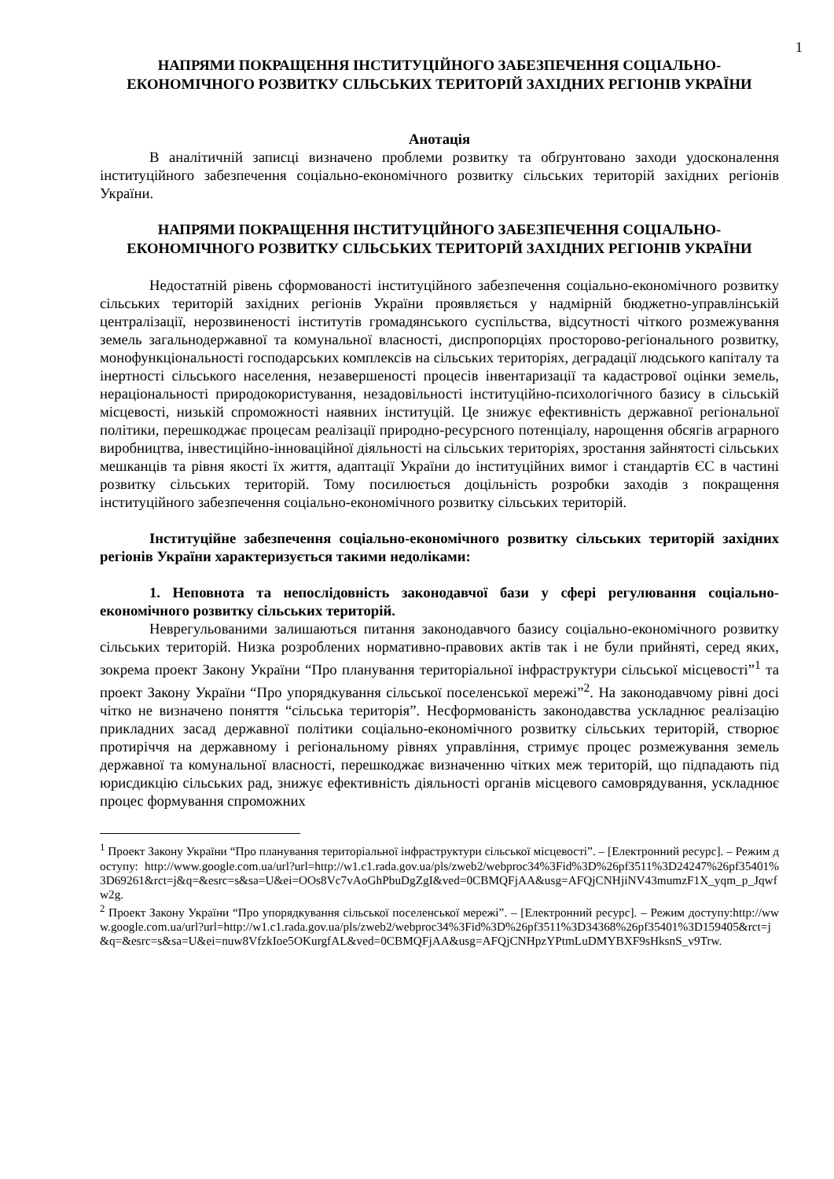1
НАПРЯМИ ПОКРАЩЕННЯ ІНСТИТУЦІЙНОГО ЗАБЕЗПЕЧЕННЯ СОЦІАЛЬНО-ЕКОНОМІЧНОГО РОЗВИТКУ СІЛЬСЬКИХ ТЕРИТОРІЙ ЗАХІДНИХ РЕГІОНІВ УКРАЇНИ
Анотація
В аналітичній записці визначено проблеми розвитку та обґрунтовано заходи удосконалення інституційного забезпечення соціально-економічного розвитку сільських територій західних регіонів України.
НАПРЯМИ ПОКРАЩЕННЯ ІНСТИТУЦІЙНОГО ЗАБЕЗПЕЧЕННЯ СОЦІАЛЬНО-ЕКОНОМІЧНОГО РОЗВИТКУ СІЛЬСЬКИХ ТЕРИТОРІЙ ЗАХІДНИХ РЕГІОНІВ УКРАЇНИ
Недостатній рівень сформованості інституційного забезпечення соціально-економічного розвитку сільських територій західних регіонів України проявляється у надмірній бюджетно-управлінській централізації, нерозвиненості інститутів громадянського суспільства, відсутності чіткого розмежування земель загальнодержавної та комунальної власності, диспропорціях просторово-регіонального розвитку, монофункціональності господарських комплексів на сільських територіях, деградації людського капіталу та інертності сільського населення, незавершеності процесів інвентаризації та кадастрової оцінки земель, нераціональності природокористування, незадовільності інституційно-психологічного базису в сільській місцевості, низькій спроможності наявних інституцій. Це знижує ефективність державної регіональної політики, перешкоджає процесам реалізації природно-ресурсного потенціалу, нарощення обсягів аграрного виробництва, інвестиційно-інноваційної діяльності на сільських територіях, зростання зайнятості сільських мешканців та рівня якості їх життя, адаптації України до інституційних вимог і стандартів ЄС в частині розвитку сільських територій. Тому посилюється доцільність розробки заходів з покращення інституційного забезпечення соціально-економічного розвитку сільських територій.
Інституційне забезпечення соціально-економічного розвитку сільських територій західних регіонів України характеризується такими недоліками:
1. Неповнота та непослідовність законодавчої бази у сфері регулювання соціально-економічного розвитку сільських територій.
Неврегульованими залишаються питання законодавчого базису соціально-економічного розвитку сільських територій. Низка розроблених нормативно-правових актів так і не були прийняті, серед яких, зокрема проект Закону України “Про планування територіальної інфраструктури сільської місцевості”<sup>1</sup> та проект Закону України “Про упорядкування сільської поселенської мережі”<sup>2</sup>. На законодавчому рівні досі чітко не визначено поняття “сільська територія”. Несформованість законодавства ускладнює реалізацію прикладних засад державної політики соціально-економічного розвитку сільських територій, створює протиріччя на державному і регіональному рівнях управління, стримує процес розмежування земель державної та комунальної власності, перешкоджає визначенню чітких меж територій, що підпадають під юрисдикцію сільських рад, знижує ефективність діяльності органів місцевого самоврядування, ускладнює процес формування спроможних
<sup>1</sup> Проект Закону України “Про планування територіальної інфраструктури сільської місцевості”. – [Електронний ресурс]. – Режим доступу: http://www.google.com.ua/url?url=http://w1.c1.rada.gov.ua/pls/zweb2/webproc34%3Fid%3D%26pf3511%3D24247%26pf35401%3D69261&rct=j&q=&esrc=s&sa=U&ei=OOs8Vc7vAoGhPbuDgZgI&ved=0CBMQFjAA&usg=AFQjCNHjiNV43mumzF1X_yqm_p_Jqwfw2g.
<sup>2</sup> Проект Закону України “Про упорядкування сільської поселенської мережі”. – [Електронний ресурс]. – Режим доступу:http://www.google.com.ua/url?url=http://w1.c1.rada.gov.ua/pls/zweb2/webproc34%3Fid%3D%26pf3511%3D34368%26pf35401%3D159405&rct=j&q=&esrc=s&sa=U&ei=nuw8VfzkIoe5OKurgfAL&ved=0CBMQFjAA&usg=AFQjCNHpzYPtmLuDMYBXF9sHksnS_v9Trw.